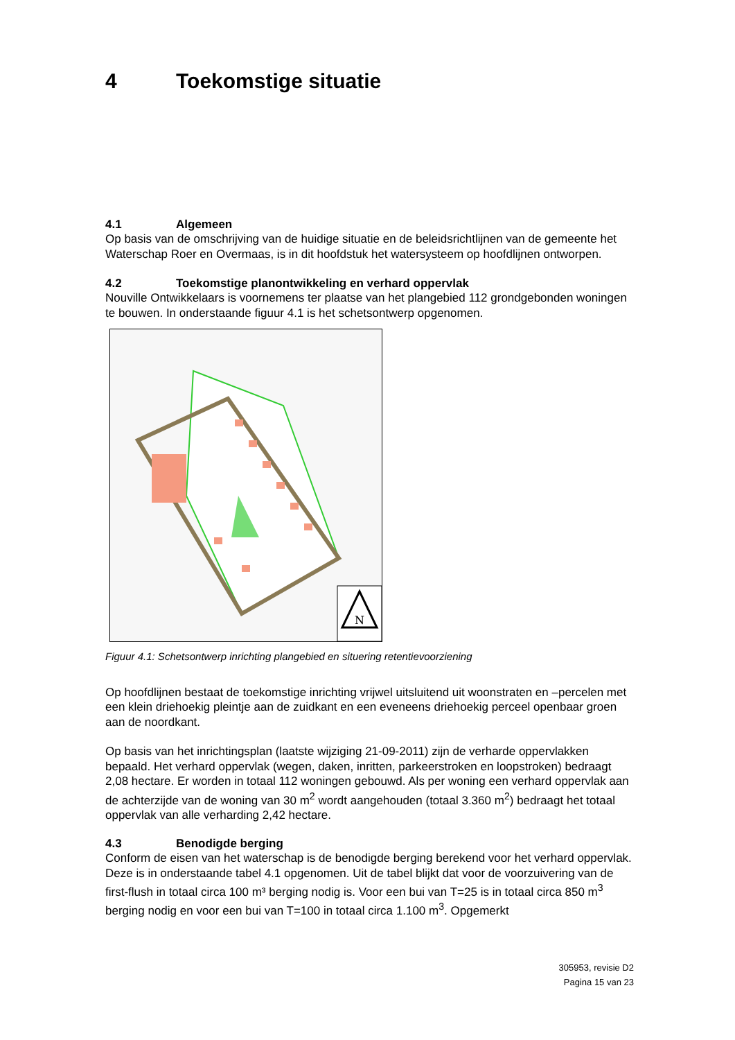4 Toekomstige situatie
4.1 Algemeen
Op basis van de omschrijving van de huidige situatie en de beleidsrichtlijnen van de gemeente het Waterschap Roer en Overmaas, is in dit hoofdstuk het watersysteem op hoofdlijnen ontworpen.
4.2 Toekomstige planontwikkeling en verhard oppervlak
Nouville Ontwikkelaars is voornemens ter plaatse van het plangebied 112 grondgebonden woningen te bouwen. In onderstaande figuur 4.1 is het schetsontwerp opgenomen.
N
Figuur 4.1: Schetsontwerp inrichting plangebied en situering retentievoorziening
Op hoofdlijnen bestaat de toekomstige inrichting vrijwel uitsluitend uit woonstraten en –percelen met een klein driehoekig pleintje aan de zuidkant en een eveneens driehoekig perceel openbaar groen aan de noordkant.
Op basis van het inrichtingsplan (laatste wijziging 21-09-2011) zijn de verharde oppervlakken bepaald. Het verhard oppervlak (wegen, daken, inritten, parkeerstroken en loopstroken) bedraagt 2,08 hectare. Er worden in totaal 112 woningen gebouwd. Als per woning een verhard oppervlak aan de achterzijde van de woning van 30 m<sup>2</sup> wordt aangehouden (totaal 3.360 m<sup>2</sup>) bedraagt het totaal oppervlak van alle verharding 2,42 hectare.
4.3 Benodigde berging
Conform de eisen van het waterschap is de benodigde berging berekend voor het verhard oppervlak. Deze is in onderstaande tabel 4.1 opgenomen. Uit de tabel blijkt dat voor de voorzuivering van de first-flush in totaal circa 100 m³ berging nodig is. Voor een bui van T=25 is in totaal circa 850 m<sup>3</sup> berging nodig en voor een bui van T=100 in totaal circa 1.100 m<sup>3</sup>. Opgemerkt
305953, revisie D2
Pagina 15 van 23